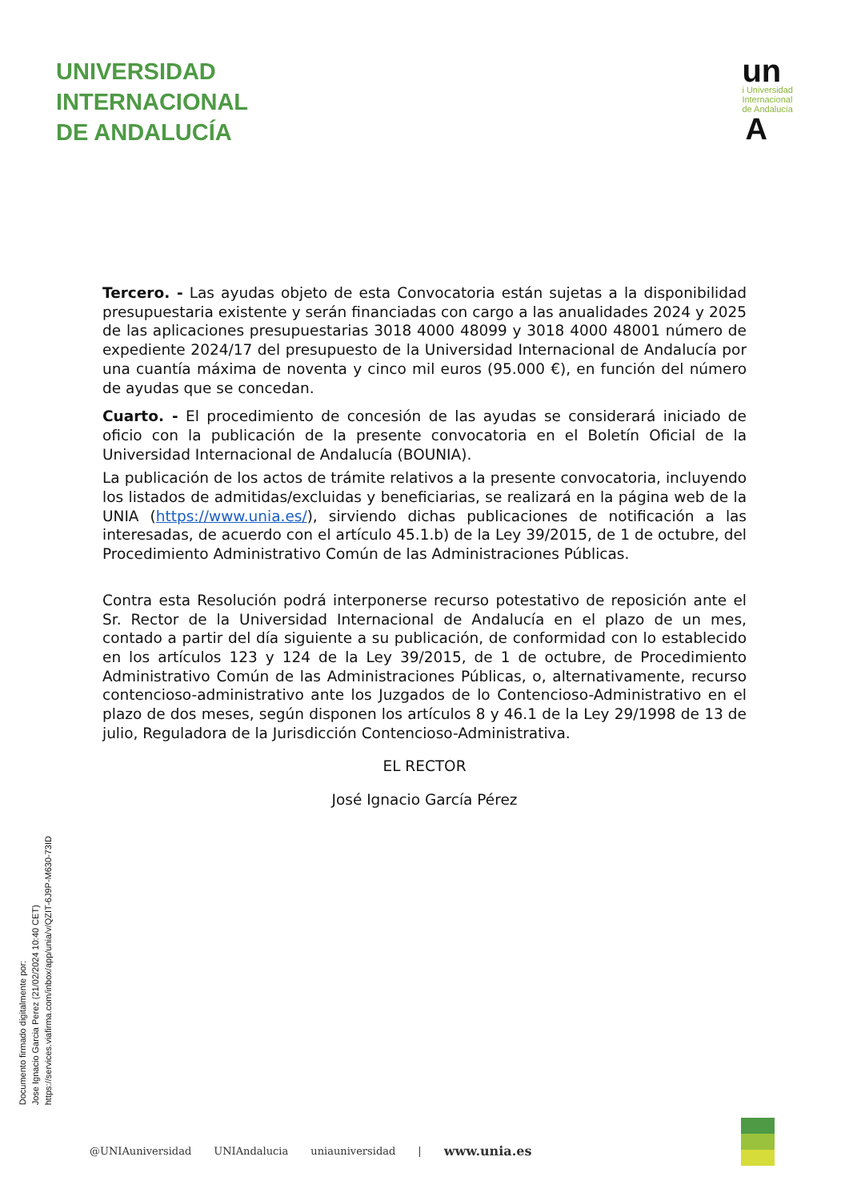UNIVERSIDAD
INTERNACIONAL
DE ANDALUCÍA
un
i Universidad
Internacional
de Andalucía
A
Tercero. - Las ayudas objeto de esta Convocatoria están sujetas a la disponibilidad presupuestaria existente y serán financiadas con cargo a las anualidades 2024 y 2025 de las aplicaciones presupuestarias 3018 4000 48099 y 3018 4000 48001 número de expediente 2024/17 del presupuesto de la Universidad Internacional de Andalucía por una cuantía máxima de noventa y cinco mil euros (95.000 €), en función del número de ayudas que se concedan.
Cuarto. - El procedimiento de concesión de las ayudas se considerará iniciado de oficio con la publicación de la presente convocatoria en el Boletín Oficial de la Universidad Internacional de Andalucía (BOUNIA).
La publicación de los actos de trámite relativos a la presente convocatoria, incluyendo los listados de admitidas/excluidas y beneficiarias, se realizará en la página web de la UNIA (https://www.unia.es/), sirviendo dichas publicaciones de notificación a las interesadas, de acuerdo con el artículo 45.1.b) de la Ley 39/2015, de 1 de octubre, del Procedimiento Administrativo Común de las Administraciones Públicas.
Contra esta Resolución podrá interponerse recurso potestativo de reposición ante el Sr. Rector de la Universidad Internacional de Andalucía en el plazo de un mes, contado a partir del día siguiente a su publicación, de conformidad con lo establecido en los artículos 123 y 124 de la Ley 39/2015, de 1 de octubre, de Procedimiento Administrativo Común de las Administraciones Públicas, o, alternativamente, recurso contencioso-administrativo ante los Juzgados de lo Contencioso-Administrativo en el plazo de dos meses, según disponen los artículos 8 y 46.1 de la Ley 29/1998 de 13 de julio, Reguladora de la Jurisdicción Contencioso-Administrativa.
EL RECTOR
José Ignacio García Pérez
Documento firmado digitalmente por:
Jose Ignacio Garcia Perez (21/02/2024 10:40 CET)
https://services.viafirma.com/inbox/app/unia/v/QZIT-6J9P-M630-73ID
@UNIAuniversidad UNIAndalucia uniauniversidad | www.unia.es